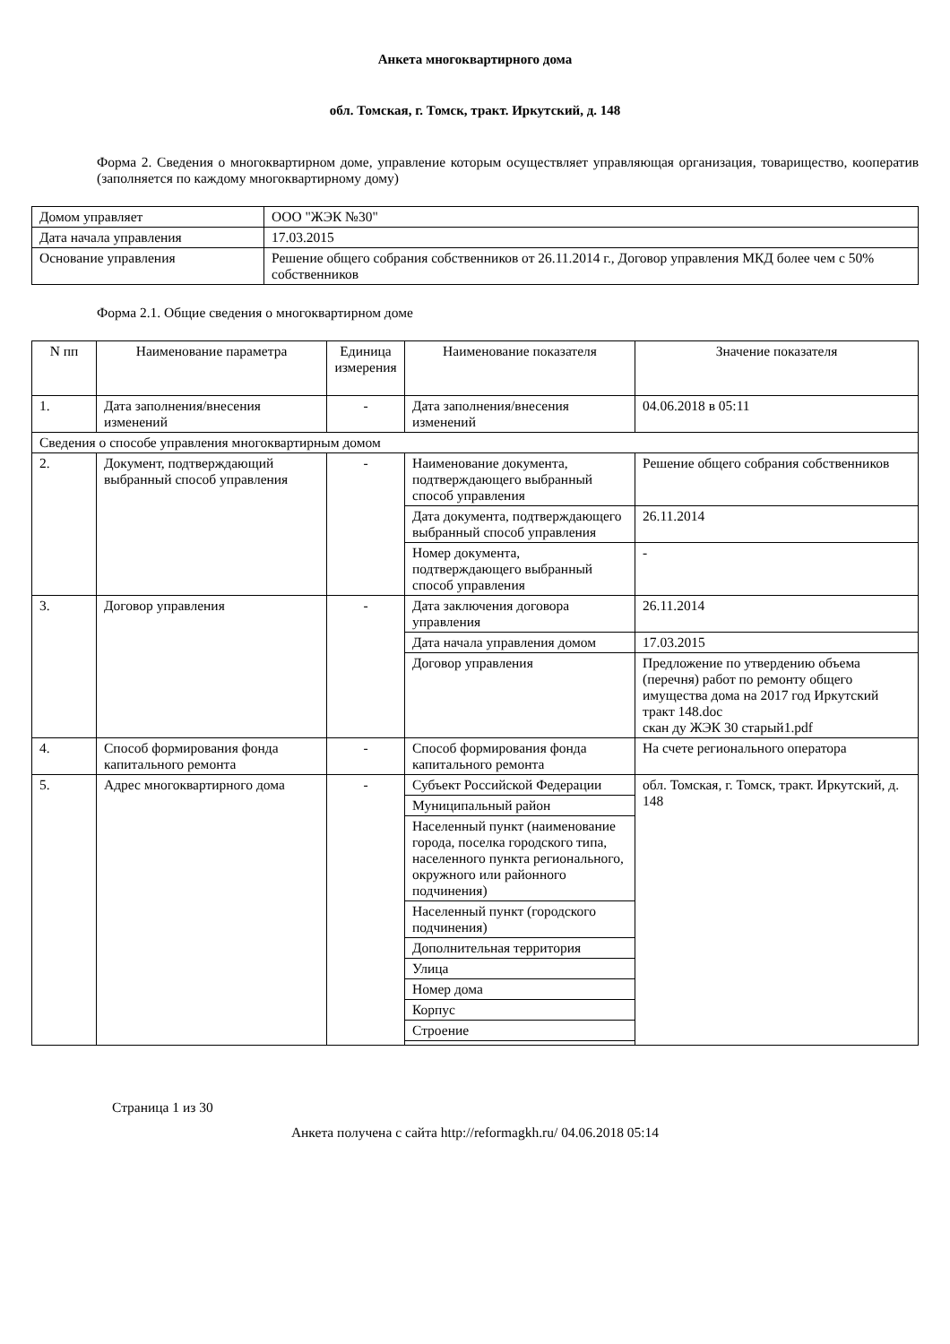Анкета многоквартирного дома
обл. Томская, г. Томск, тракт. Иркутский, д. 148
Форма 2. Сведения о многоквартирном доме, управление которым осуществляет управляющая организация, товарищество, кооператив (заполняется по каждому многоквартирному дому)
| Домом управляет | ООО "ЖЭК №30" |
| Дата начала управления | 17.03.2015 |
| Основание управления | Решение общего собрания собственников от 26.11.2014 г., Договор управления МКД более чем с 50% собственников |
Форма 2.1. Общие сведения о многоквартирном доме
| N пп | Наименование параметра | Единица измерения | Наименование показателя | Значение показателя |
| --- | --- | --- | --- | --- |
| 1. | Дата заполнения/внесения изменений | - | Дата заполнения/внесения изменений | 04.06.2018 в 05:11 |
| Сведения о способе управления многоквартирным домом | | | | |
| 2. | Документ, подтверждающий выбранный способ управления | - | Наименование документа, подтверждающего выбранный способ управления | Решение общего собрания собственников |
| | | | Дата документа, подтверждающего выбранный способ управления | 26.11.2014 |
| | | | Номер документа, подтверждающего выбранный способ управления | - |
| 3. | Договор управления | - | Дата заключения договора управления | 26.11.2014 |
| | | | Дата начала управления домом | 17.03.2015 |
| | | | Договор управления | Предложение по утвердению объема (перечня) работ по ремонту общего имущества дома на 2017 год Иркутский тракт 148.doc скан ду ЖЭК 30 старый1.pdf |
| 4. | Способ формирования фонда капитального ремонта | - | Способ формирования фонда капитального ремонта | На счете регионального оператора |
| 5. | Адрес многоквартирного дома | - | Субъект Российской Федерации | обл. Томская, г. Томск, тракт. Иркутский, д. 148 |
| | | | Муниципальный район | |
| | | | Населенный пункт (наименование города, поселка городского типа, населенного пункта регионального, окружного или районного подчинения) | |
| | | | Населенный пункт (городского подчинения) | |
| | | | Дополнительная территория | |
| | | | Улица | |
| | | | Номер дома | |
| | | | Корпус | |
| | | | Строение | |
Страница 1 из 30
Анкета получена с сайта http://reformagkh.ru/ 04.06.2018 05:14